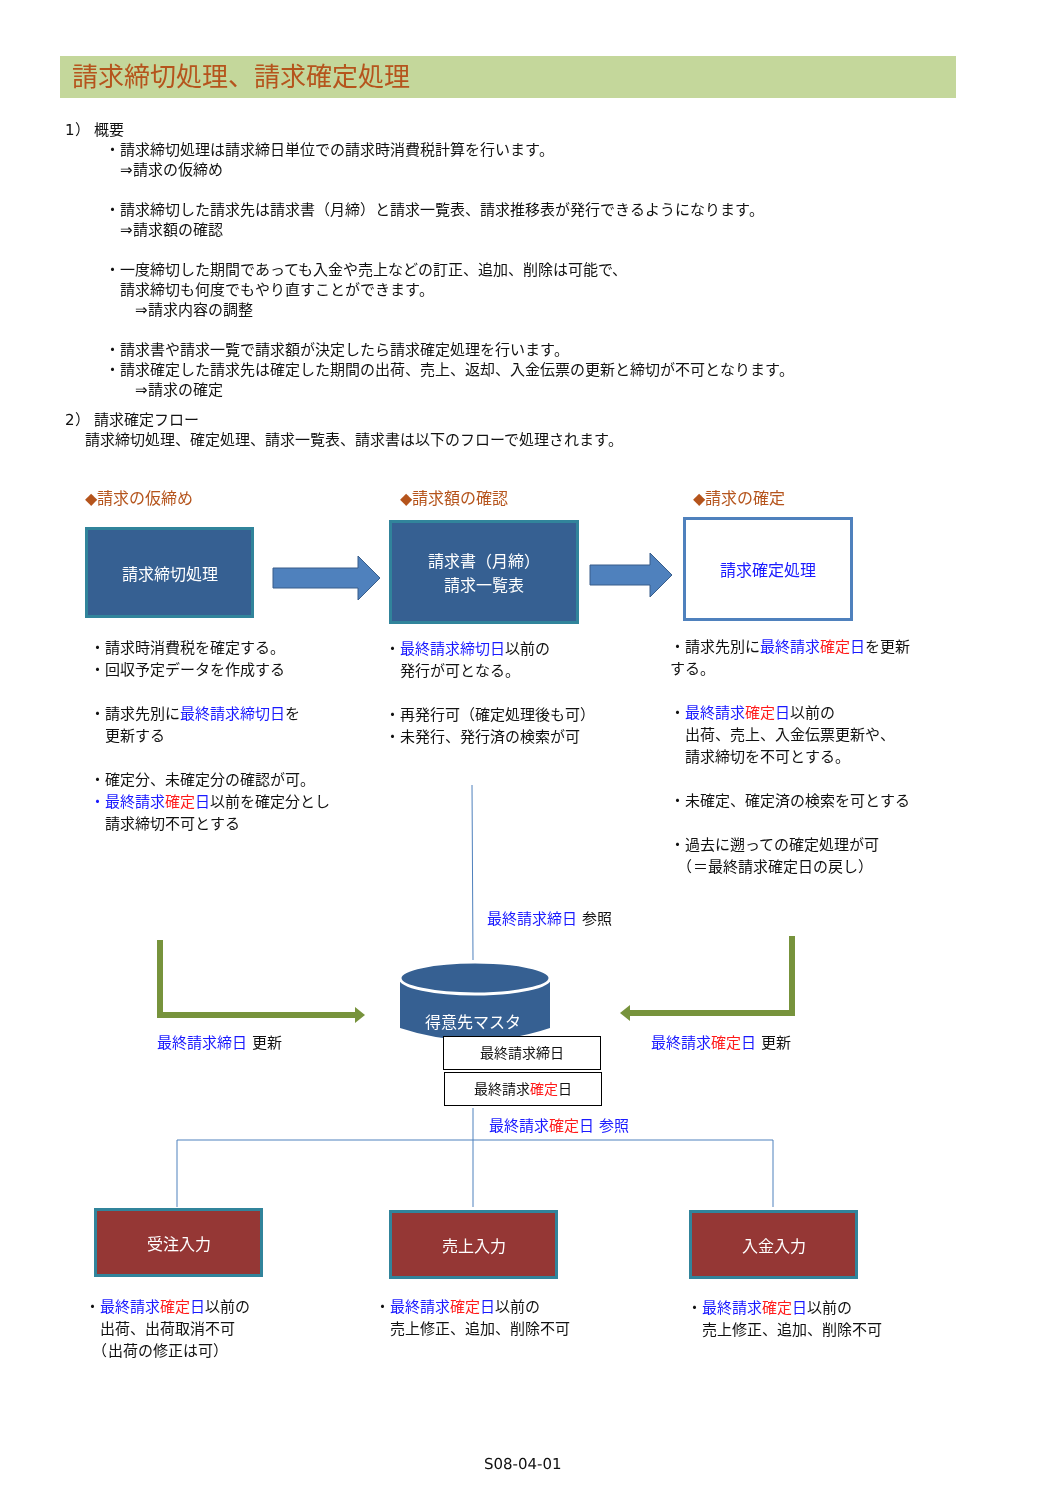請求締切処理、請求確定処理
1） 概要
・請求締切処理は請求締日単位での請求時消費税計算を行います。
　⇒請求の仮締め
・請求締切した請求先は請求書（月締）と請求一覧表、請求推移表が発行できるようになります。
　⇒請求額の確認
・一度締切した期間であっても入金や売上などの訂正、追加、削除は可能で、
　請求締切も何度でもやり直すことができます。
　　⇒請求内容の調整
・請求書や請求一覧で請求額が決定したら請求確定処理を行います。
・請求確定した請求先は確定した期間の出荷、売上、返却、入金伝票の更新と締切が不可となります。
　　⇒請求の確定
2） 請求確定フロー
請求締切処理、確定処理、請求一覧表、請求書は以下のフローで処理されます。
◆請求の仮締め ◆請求額の確認 ◆請求の確定
請求締切処理
請求書（月締）
請求一覧表
請求確定処理
得意先マスタ
最終請求締日
最終請求確定日
・請求時消費税を確定する。
・回収予定データを作成する
・請求先別に最終請求締切日を
　更新する
・確定分、未確定分の確認が可。
・最終請求確定日以前を確定分とし
　請求締切不可とする
・最終請求締切日以前の
　発行が可となる。
・再発行可（確定処理後も可）
・未発行、発行済の検索が可
・請求先別に最終請求確定日を更新
する。
・最終請求確定日以前の
　出荷、売上、入金伝票更新や、
　請求締切を不可とする。
・未確定、確定済の検索を可とする
・過去に遡っての確定処理が可
　（＝最終請求確定日の戻し）
最終請求締日 参照
最終請求締日 更新 最終請求確定日 更新
最終請求確定日 参照
受注入力 売上入力 入金入力
・最終請求確定日以前の
　出荷、出荷取消不可
　（出荷の修正は可）
・最終請求確定日以前の
　売上修正、追加、削除不可
・最終請求確定日以前の
　売上修正、追加、削除不可
S08-04-01